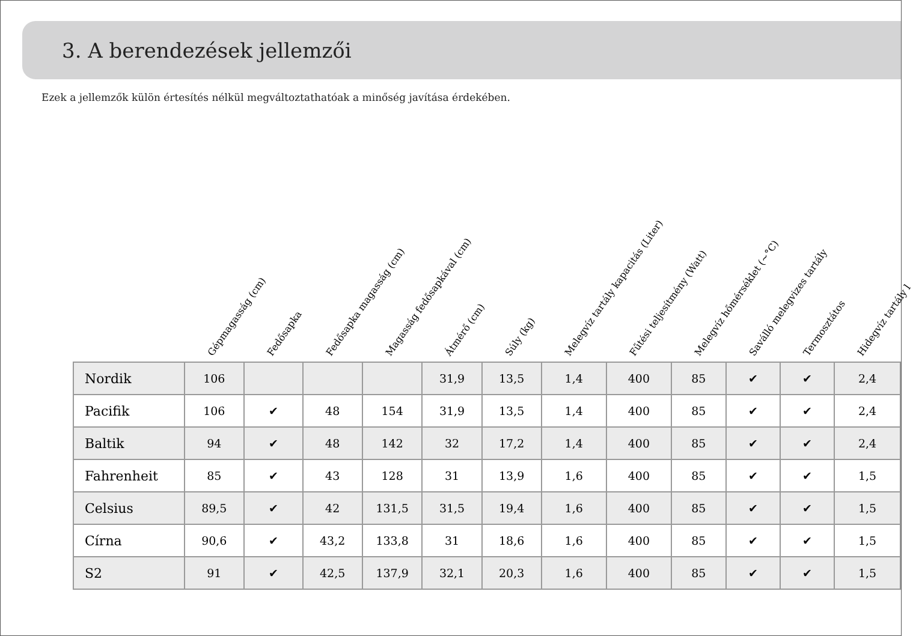3. A berendezések jellemzői
Ezek a jellemzők külön értesítés nélkül megváltoztathatóak a minőség javítása érdekében.
| | Gépmagasság (cm) | Fedősapka | Fedősapka magasság (cm) | Magasság fedősapkával (cm) | Átmérő (cm) | Súly (kg) | Melegvíz tartály kapacitás (Liter) | Fűtési teljesítmény (Watt) | Melegvíz hőmérséklet (~°C) | Saválló melegvizes tartály | Termosztátos | Hidegvíz tartály l |
| --- | --- | --- | --- | --- | --- | --- | --- | --- | --- | --- | --- | --- |
| Nordik | 106 | | | | 31,9 | 13,5 | 1,4 | 400 | 85 | ✔ | ✔ | 2,4 |
| Pacifik | 106 | ✔ | 48 | 154 | 31,9 | 13,5 | 1,4 | 400 | 85 | ✔ | ✔ | 2,4 |
| Baltik | 94 | ✔ | 48 | 142 | 32 | 17,2 | 1,4 | 400 | 85 | ✔ | ✔ | 2,4 |
| Fahrenheit | 85 | ✔ | 43 | 128 | 31 | 13,9 | 1,6 | 400 | 85 | ✔ | ✔ | 1,5 |
| Celsius | 89,5 | ✔ | 42 | 131,5 | 31,5 | 19,4 | 1,6 | 400 | 85 | ✔ | ✔ | 1,5 |
| Círna | 90,6 | ✔ | 43,2 | 133,8 | 31 | 18,6 | 1,6 | 400 | 85 | ✔ | ✔ | 1,5 |
| S2 | 91 | ✔ | 42,5 | 137,9 | 32,1 | 20,3 | 1,6 | 400 | 85 | ✔ | ✔ | 1,5 |